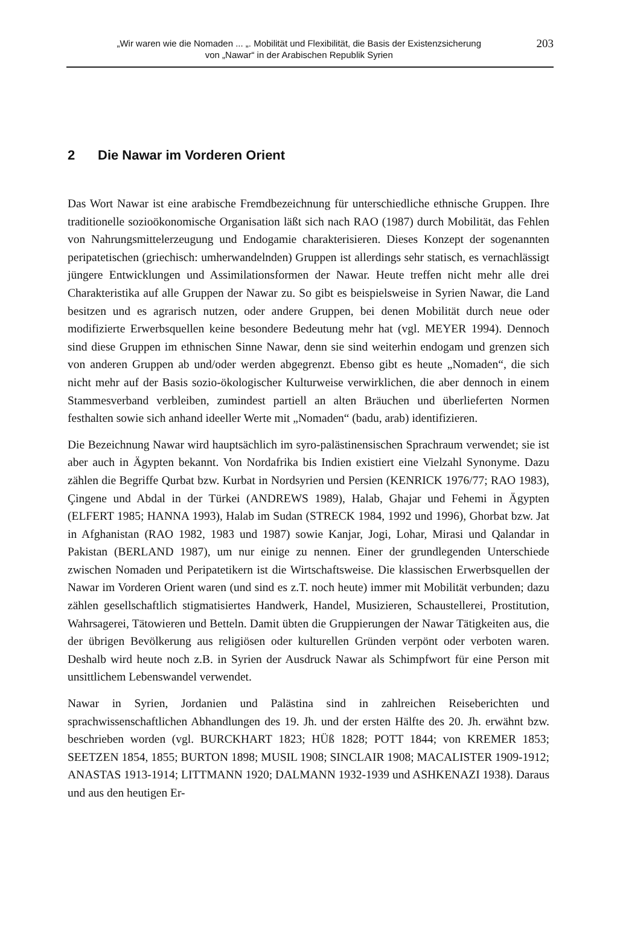„Wir waren wie die Nomaden ... „. Mobilität und Flexibilität, die Basis der Existenzsicherung
von „Nawar“ in der Arabischen Republik Syrien
203
2 Die Nawar im Vorderen Orient
Das Wort Nawar ist eine arabische Fremdbezeichnung für unterschiedliche ethnische Gruppen. Ihre traditionelle sozioökonomische Organisation läßt sich nach RAO (1987) durch Mobilität, das Fehlen von Nahrungsmittelerzeugung und Endogamie charakterisieren. Dieses Konzept der sogenannten peripatetischen (griechisch: umherwandelnden) Gruppen ist allerdings sehr statisch, es vernachlässigt jüngere Entwicklungen und Assimilationsformen der Nawar. Heute treffen nicht mehr alle drei Charakteristika auf alle Gruppen der Nawar zu. So gibt es beispielsweise in Syrien Nawar, die Land besitzen und es agrarisch nutzen, oder andere Gruppen, bei denen Mobilität durch neue oder modifizierte Erwerbsquellen keine besondere Bedeutung mehr hat (vgl. MEYER 1994). Dennoch sind diese Gruppen im ethnischen Sinne Nawar, denn sie sind weiterhin endogam und grenzen sich von anderen Gruppen ab und/oder werden abgegrenzt. Ebenso gibt es heute „Nomaden“, die sich nicht mehr auf der Basis sozio-ökologischer Kulturweise verwirklichen, die aber dennoch in einem Stammesverband verbleiben, zumindest partiell an alten Bräuchen und überlieferten Normen festhalten sowie sich anhand ideeller Werte mit „Nomaden“ (badu, arab) identifizieren.
Die Bezeichnung Nawar wird hauptsächlich im syro-palästinensischen Sprachraum verwendet; sie ist aber auch in Ägypten bekannt. Von Nordafrika bis Indien existiert eine Vielzahl Synonyme. Dazu zählen die Begriffe Qurbat bzw. Kurbat in Nordsyrien und Persien (KENRICK 1976/77; RAO 1983), Çingene und Abdal in der Türkei (ANDREWS 1989), Halab, Ghajar und Fehemi in Ägypten (ELFERT 1985; HANNA 1993), Halab im Sudan (STRECK 1984, 1992 und 1996), Ghorbat bzw. Jat in Afghanistan (RAO 1982, 1983 und 1987) sowie Kanjar, Jogi, Lohar, Mirasi und Qalandar in Pakistan (BERLAND 1987), um nur einige zu nennen. Einer der grundlegenden Unterschiede zwischen Nomaden und Peripatetikern ist die Wirtschaftsweise. Die klassischen Erwerbsquellen der Nawar im Vorderen Orient waren (und sind es z.T. noch heute) immer mit Mobilität verbunden; dazu zählen gesellschaftlich stigmatisiertes Handwerk, Handel, Musizieren, Schaustellerei, Prostitution, Wahrsagerei, Tätowieren und Betteln. Damit übten die Gruppierungen der Nawar Tätigkeiten aus, die der übrigen Bevölkerung aus religiösen oder kulturellen Gründen verpönt oder verboten waren. Deshalb wird heute noch z.B. in Syrien der Ausdruck Nawar als Schimpfwort für eine Person mit unsittlichem Lebenswandel verwendet.
Nawar in Syrien, Jordanien und Palästina sind in zahlreichen Reiseberichten und sprachwissenschaftlichen Abhandlungen des 19. Jh. und der ersten Hälfte des 20. Jh. erwähnt bzw. beschrieben worden (vgl. BURCKHART 1823; HÜß 1828; POTT 1844; von KREMER 1853; SEETZEN 1854, 1855; BURTON 1898; MUSIL 1908; SINCLAIR 1908; MACALISTER 1909-1912; ANASTAS 1913-1914; LITTMANN 1920; DALMANN 1932-1939 und ASHKENAZI 1938). Daraus und aus den heutigen Er-